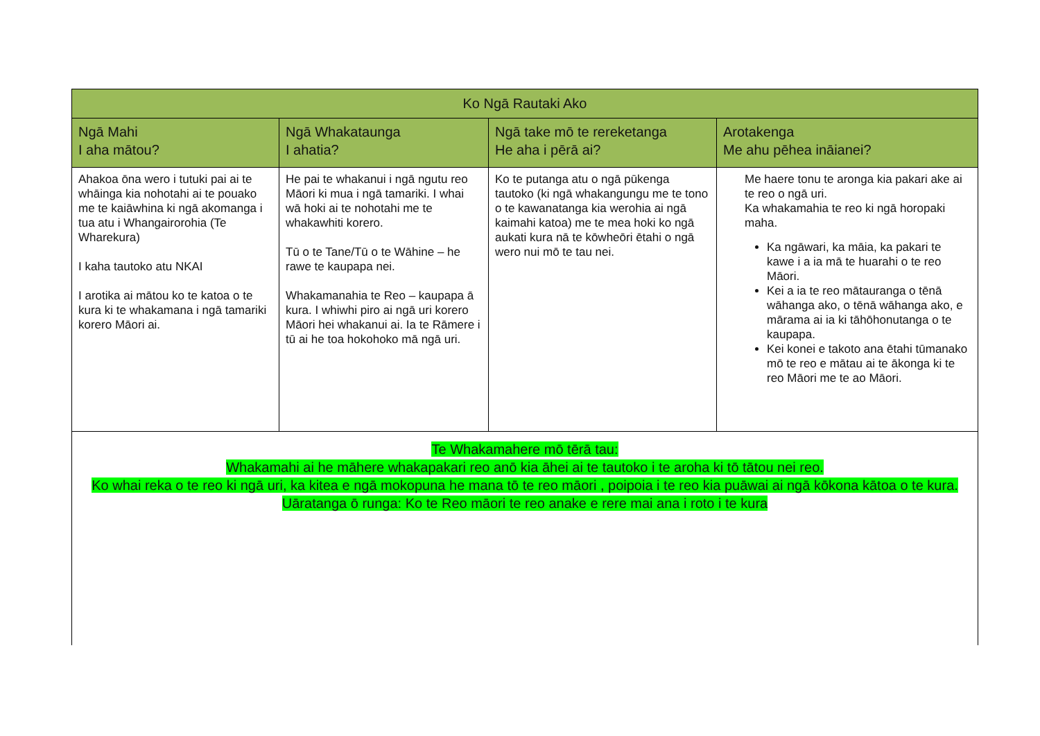| Ko Ngā Rautaki Ako | | | |
| --- | --- | --- | --- |
| Ngā Mahi I aha mātou? | Ngā Whakataunga I ahatia? | Ngā take mō te rereketanga He aha i pērā ai? | Arotakenga Me ahu pēhea ināianei? |
| Ahakoa ōna wero i tutuki pai ai te whāinga kia nohotahi ai te pouako me te kaiāwhina ki ngā akomanga i tua atu i Whangairorohia (Te Wharekura) I kaha tautoko atu NKAI I arotika ai mātou ko te katoa o te kura ki te whakamana i ngā tamariki korero Māori ai. | He pai te whakanui i ngā ngutu reo Māori ki mua i ngā tamariki. I whai wā hoki ai te nohotahi me te whakawhiti korero. Tū o te Tane/Tū o te Wāhine – he rawe te kaupapa nei. Whakamanahia te Reo – kaupapa ā kura. I whiwhi piro ai ngā uri korero Māori hei whakanui ai. Ia te Rāmere i tū ai he toa hokohoko mā ngā uri. | Ko te putanga atu o ngā pūkenga tautoko (ki ngā whakangungu me te tono o te kawanatanga kia werohia ai ngā kaimahi katoa) me te mea hoki ko ngā aukati kura nā te kōwheōri ētahi o ngā wero nui mō te tau nei. | Me haere tonu te aronga kia pakari ake ai te reo o ngā uri. Ka whakamahia te reo ki ngā horopaki maha. Ka ngāwari, ka māia, ka pakari te kawe i a ia mā te huarahi o te reo Māori. Kei a ia te reo mātauranga o tēnā wāhanga ako, o tēnā wāhanga ako, e mārama ai ia ki tāhōhonutanga o te kaupapa. Kei konei e takoto ana ētahi tūmanako mō te reo e mātau ai te ākonga ki te reo Māori me te ao Māori. |
| Te Whakamahere mō tērā tau: Whakamahi ai he māhere whakapakari reo anō kia āhei ai te tautoko i te aroha ki tō tātou nei reo. Ko whai reka o te reo ki ngā uri, ka kitea e ngā mokopuna he mana tō te reo māori , poipoia i te reo kia puāwai ai ngā kōkona kātoa o te kura. Uāratanga ō runga: Ko te Reo māori te reo anake e rere mai ana i roto i te kura | | | |